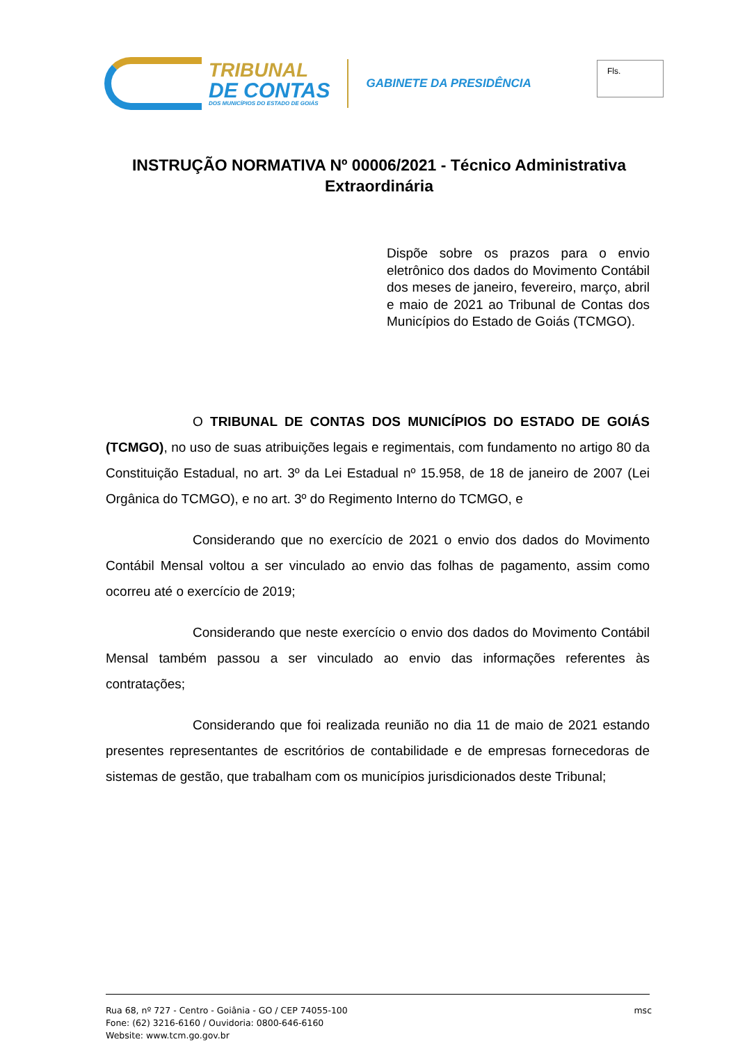TRIBUNAL
DE CONTAS
DOS MUNICÍPIOS DO ESTADO DE GOIÁS
GABINETE DA PRESIDÊNCIA
Fls.
INSTRUÇÃO NORMATIVA Nº 00006/2021 - Técnico Administrativa Extraordinária
Dispõe sobre os prazos para o envio eletrônico dos dados do Movimento Contábil dos meses de janeiro, fevereiro, março, abril e maio de 2021 ao Tribunal de Contas dos Municípios do Estado de Goiás (TCMGO).
O TRIBUNAL DE CONTAS DOS MUNICÍPIOS DO ESTADO DE GOIÁS (TCMGO), no uso de suas atribuições legais e regimentais, com fundamento no artigo 80 da Constituição Estadual, no art. 3º da Lei Estadual nº 15.958, de 18 de janeiro de 2007 (Lei Orgânica do TCMGO), e no art. 3º do Regimento Interno do TCMGO, e
Considerando que no exercício de 2021 o envio dos dados do Movimento Contábil Mensal voltou a ser vinculado ao envio das folhas de pagamento, assim como ocorreu até o exercício de 2019;
Considerando que neste exercício o envio dos dados do Movimento Contábil Mensal também passou a ser vinculado ao envio das informações referentes às contratações;
Considerando que foi realizada reunião no dia 11 de maio de 2021 estando presentes representantes de escritórios de contabilidade e de empresas fornecedoras de sistemas de gestão, que trabalham com os municípios jurisdicionados deste Tribunal;
Rua 68, nº 727 - Centro - Goiânia - GO / CEP 74055-100
Fone: (62) 3216-6160 / Ouvidoria: 0800-646-6160
Website: www.tcm.go.gov.br
msc